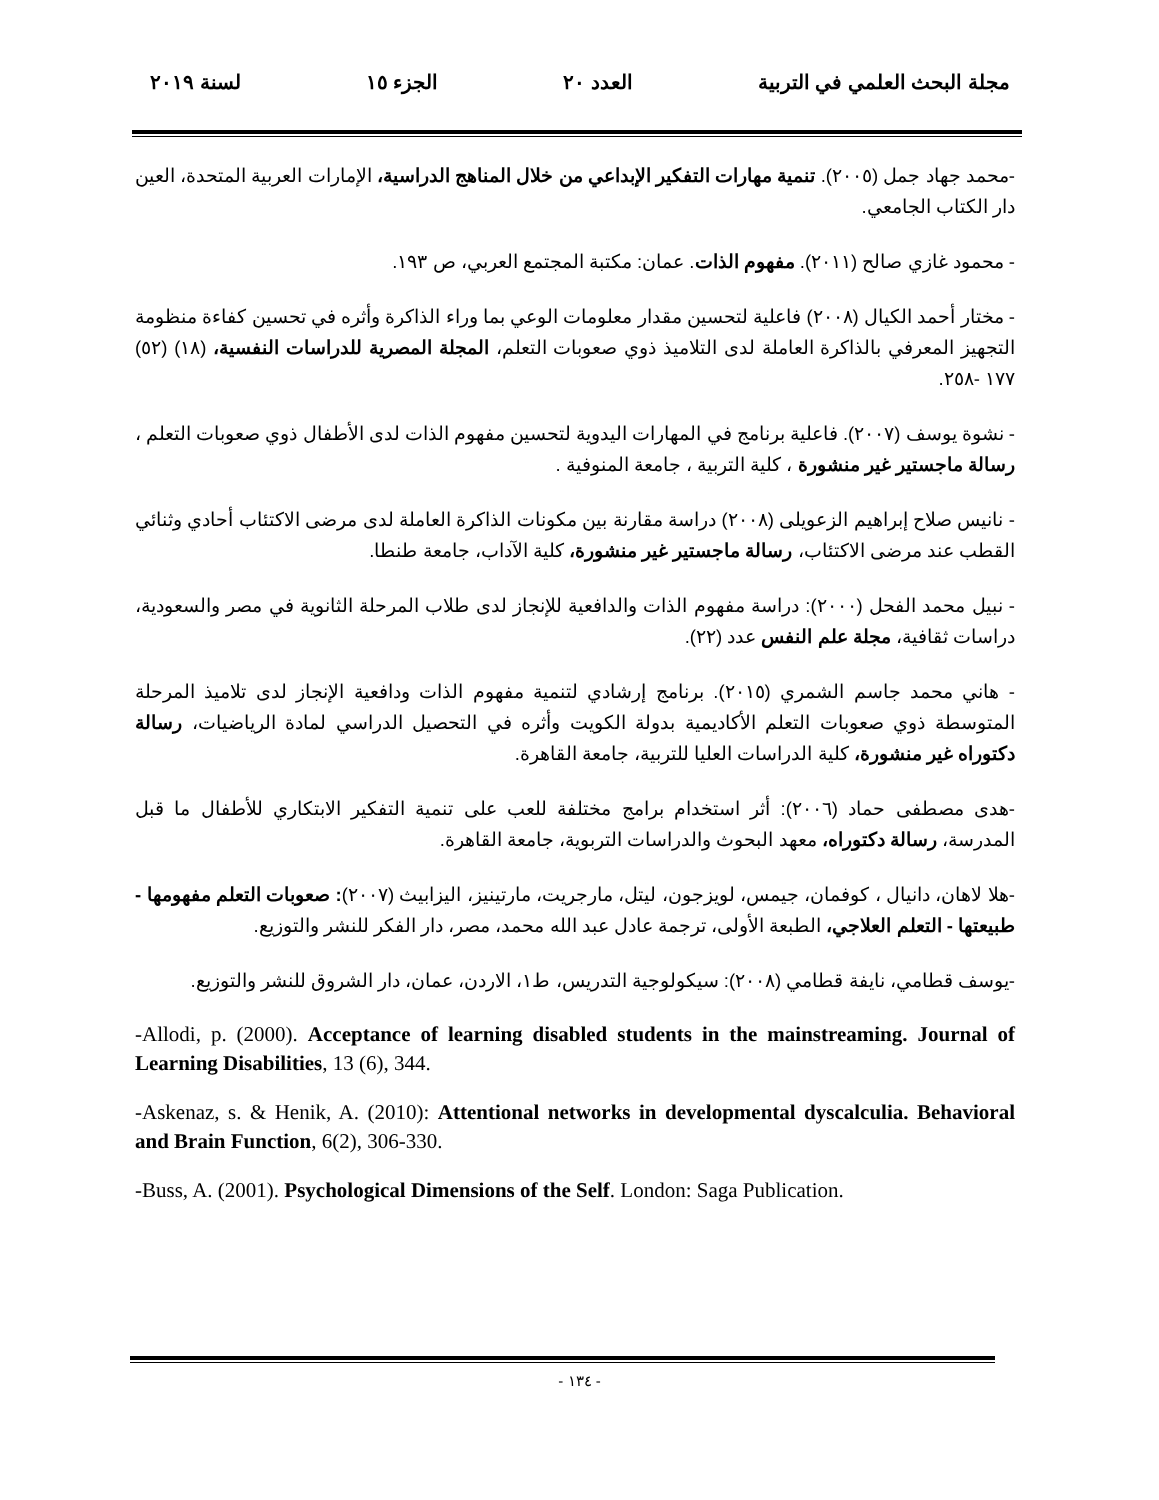مجلة البحث العلمي في التربية العدد ٢٠ الجزء ١٥ لسنة ٢٠١٩
-محمد جهاد جمل (٢٠٠٥). تنمية مهارات التفكير الإبداعي من خلال المناهج الدراسية، الإمارات العربية المتحدة، العين دار الكتاب الجامعي.
- محمود غازي صالح (٢٠١١). مفهوم الذات. عمان: مكتبة المجتمع العربي، ص ١٩٣.
- مختار أحمد الكيال (٢٠٠٨) فاعلية لتحسين مقدار معلومات الوعي بما وراء الذاكرة وأثره في تحسين كفاءة منظومة التجهيز المعرفي بالذاكرة العاملة لدى التلاميذ ذوي صعوبات التعلم، المجلة المصرية للدراسات النفسية، (١٨) (٥٢) ١٧٧ -٢٥٨.
- نشوة يوسف (٢٠٠٧). فاعلية برنامج في المهارات اليدوية لتحسين مفهوم الذات لدى الأطفال ذوي صعوبات التعلم ، رسالة ماجستير غير منشورة ، كلية التربية ، جامعة المنوفية .
- نانيس صلاح إبراهيم الزعويلى (٢٠٠٨) دراسة مقارنة بين مكونات الذاكرة العاملة لدى مرضى الاكتئاب أحادي وثنائي القطب عند مرضى الاكتئاب، رسالة ماجستير غير منشورة، كلية الآداب، جامعة طنطا.
- نبيل محمد الفحل (٢٠٠٠): دراسة مفهوم الذات والدافعية للإنجاز لدى طلاب المرحلة الثانوية في مصر والسعودية، دراسات ثقافية، مجلة علم النفس عدد (٢٢).
- هاني محمد جاسم الشمري (٢٠١٥). برنامج إرشادي لتنمية مفهوم الذات ودافعية الإنجاز لدى تلاميذ المرحلة المتوسطة ذوي صعوبات التعلم الأكاديمية بدولة الكويت وأثره في التحصيل الدراسي لمادة الرياضيات، رسالة دكتوراه غير منشورة، كلية الدراسات العليا للتربية، جامعة القاهرة.
-هدى مصطفى حماد (٢٠٠٦): أثر استخدام برامج مختلفة للعب على تنمية التفكير الابتكاري للأطفال ما قبل المدرسة، رسالة دكتوراه، معهد البحوث والدراسات التربوية، جامعة القاهرة.
-هلا لاهان، دانيال ، كوفمان، جيمس، لويزجون، ليتل، مارجريت، مارتينيز، اليزابيث (٢٠٠٧): صعوبات التعلم مفهومها - طبيعتها - التعلم العلاجي، الطبعة الأولى، ترجمة عادل عبد الله محمد، مصر، دار الفكر للنشر والتوزيع.
-يوسف قطامي، نايفة قطامي (٢٠٠٨): سيكولوجية التدريس، ط١، الاردن، عمان، دار الشروق للنشر والتوزيع.
-Allodi, p. (2000). Acceptance of learning disabled students in the mainstreaming. Journal of Learning Disabilities, 13 (6), 344.
-Askenaz, s. & Henik, A. (2010): Attentional networks in developmental dyscalculia. Behavioral and Brain Function, 6(2), 306-330.
-Buss, A. (2001). Psychological Dimensions of the Self. London: Saga Publication.
- ١٣٤ -